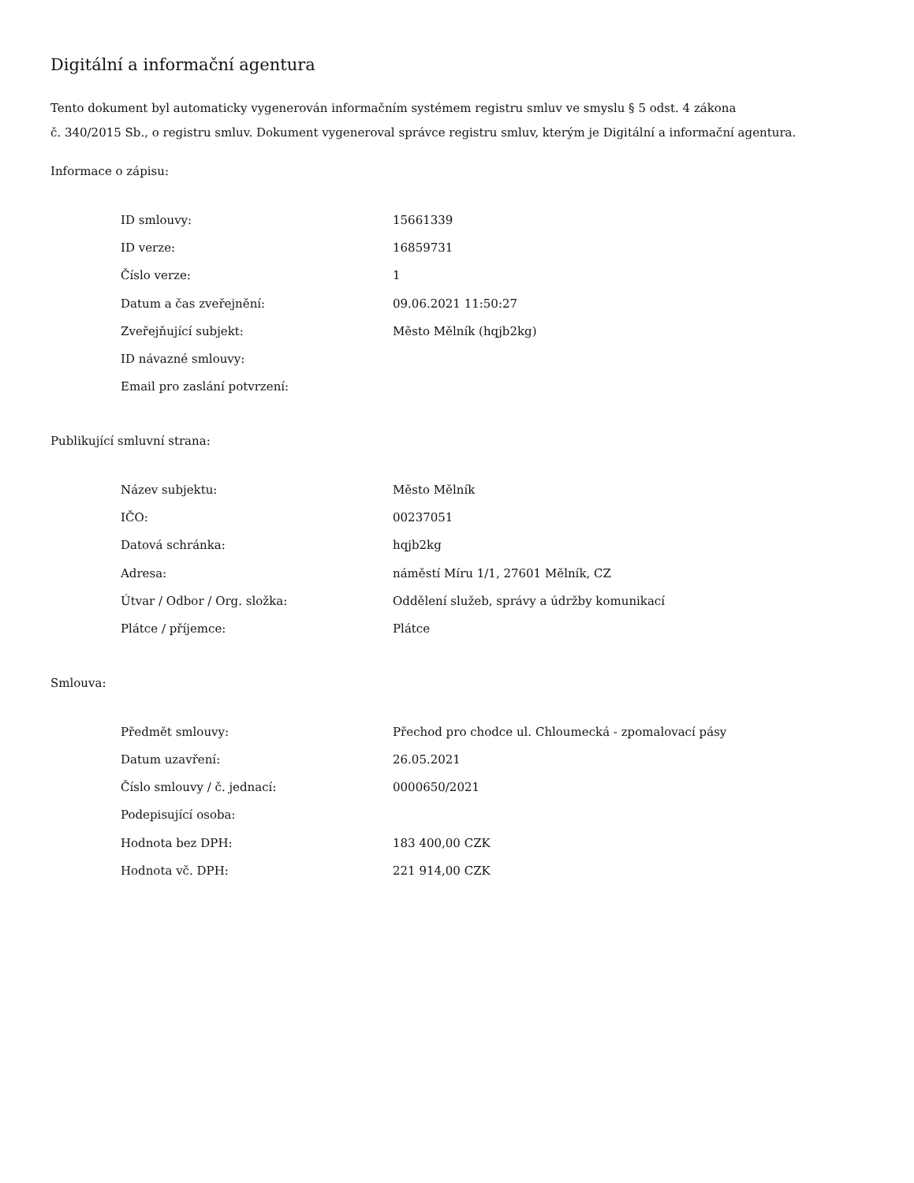Digitální a informační agentura
Tento dokument byl automaticky vygenerován informačním systémem registru smluv ve smyslu § 5 odst. 4 zákona
č. 340/2015 Sb., o registru smluv. Dokument vygeneroval správce registru smluv, kterým je Digitální a informační agentura.
Informace o zápisu:
| ID smlouvy: | 15661339 |
| ID verze: | 16859731 |
| Číslo verze: | 1 |
| Datum a čas zveřejnění: | 09.06.2021 11:50:27 |
| Zveřejňující subjekt: | Město Mělník (hqjb2kg) |
| ID návazné smlouvy: | |
| Email pro zaslání potvrzení: | |
Publikující smluvní strana:
| Název subjektu: | Město Mělník |
| IČO: | 00237051 |
| Datová schránka: | hqjb2kg |
| Adresa: | náměstí Míru 1/1, 27601 Mělník, CZ |
| Útvar / Odbor / Org. složka: | Oddělení služeb, správy a údržby komunikací |
| Plátce / příjemce: | Plátce |
Smlouva:
| Předmět smlouvy: | Přechod pro chodce ul. Chloumecká - zpomalovací pásy |
| Datum uzavření: | 26.05.2021 |
| Číslo smlouvy / č. jednací: | 0000650/2021 |
| Podepisující osoba: | |
| Hodnota bez DPH: | 183 400,00 CZK |
| Hodnota vč. DPH: | 221 914,00 CZK |